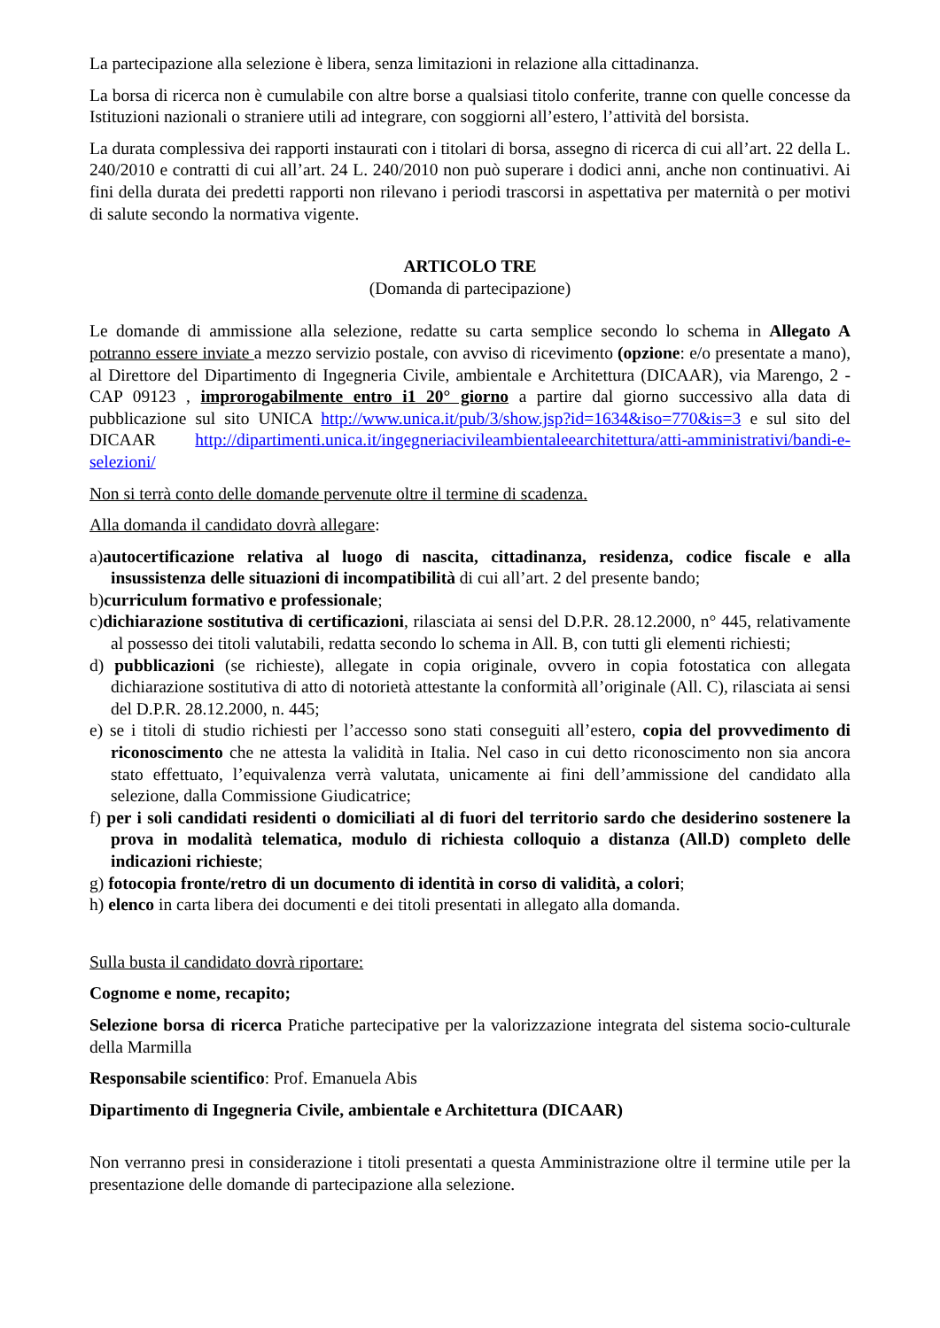La partecipazione alla selezione è libera, senza limitazioni in relazione alla cittadinanza.
La borsa di ricerca non è cumulabile con altre borse a qualsiasi titolo conferite, tranne con quelle concesse da Istituzioni nazionali o straniere utili ad integrare, con soggiorni all’estero, l’attività del borsista.
La durata complessiva dei rapporti instaurati con i titolari di borsa, assegno di ricerca di cui all’art. 22 della L. 240/2010 e contratti di cui all’art. 24 L. 240/2010 non può superare i dodici anni, anche non continuativi. Ai fini della durata dei predetti rapporti non rilevano i periodi trascorsi in aspettativa per maternità o per motivi di salute secondo la normativa vigente.
ARTICOLO TRE
(Domanda di partecipazione)
Le domande di ammissione alla selezione, redatte su carta semplice secondo lo schema in Allegato A potranno essere inviate a mezzo servizio postale, con avviso di ricevimento (opzione: e/o presentate a mano), al Direttore del Dipartimento di Ingegneria Civile, ambientale e Architettura (DICAAR), via Marengo, 2 - CAP 09123 , improrogabilmente entro i1 20° giorno a partire dal giorno successivo alla data di pubblicazione sul sito UNICA http://www.unica.it/pub/3/show.jsp?id=1634&iso=770&is=3 e sul sito del DICAAR http://dipartimenti.unica.it/ingegneriacivileambientaleearchitettura/atti-amministrativi/bandi-e-selezioni/
Non si terrà conto delle domande pervenute oltre il termine di scadenza.
Alla domanda il candidato dovrà allegare:
a)autocertificazione relativa al luogo di nascita, cittadinanza, residenza, codice fiscale e alla insussistenza delle situazioni di incompatibilità di cui all’art. 2 del presente bando;
b)curriculum formativo e professionale;
c)dichiarazione sostitutiva di certificazioni, rilasciata ai sensi del D.P.R. 28.12.2000, n° 445, relativamente al possesso dei titoli valutabili, redatta secondo lo schema in All. B, con tutti gli elementi richiesti;
d) pubblicazioni (se richieste), allegate in copia originale, ovvero in copia fotostatica con allegata dichiarazione sostitutiva di atto di notorietà attestante la conformità all’originale (All. C), rilasciata ai sensi del D.P.R. 28.12.2000, n. 445;
e) se i titoli di studio richiesti per l’accesso sono stati conseguiti all’estero, copia del provvedimento di riconoscimento che ne attesta la validità in Italia. Nel caso in cui detto riconoscimento non sia ancora stato effettuato, l’equivalenza verrà valutata, unicamente ai fini dell’ammissione del candidato alla selezione, dalla Commissione Giudicatrice;
f) per i soli candidati residenti o domiciliati al di fuori del territorio sardo che desiderino sostenere la prova in modalità telematica, modulo di richiesta colloquio a distanza (All.D) completo delle indicazioni richieste;
g) fotocopia fronte/retro di un documento di identità in corso di validità, a colori;
h) elenco in carta libera dei documenti e dei titoli presentati in allegato alla domanda.
Sulla busta il candidato dovrà riportare:
Cognome e nome, recapito;
Selezione borsa di ricerca Pratiche partecipative per la valorizzazione integrata del sistema socio-culturale della Marmilla
Responsabile scientifico: Prof. Emanuela Abis
Dipartimento di Ingegneria Civile, ambientale e Architettura (DICAAR)
Non verranno presi in considerazione i titoli presentati a questa Amministrazione oltre il termine utile per la presentazione delle domande di partecipazione alla selezione.